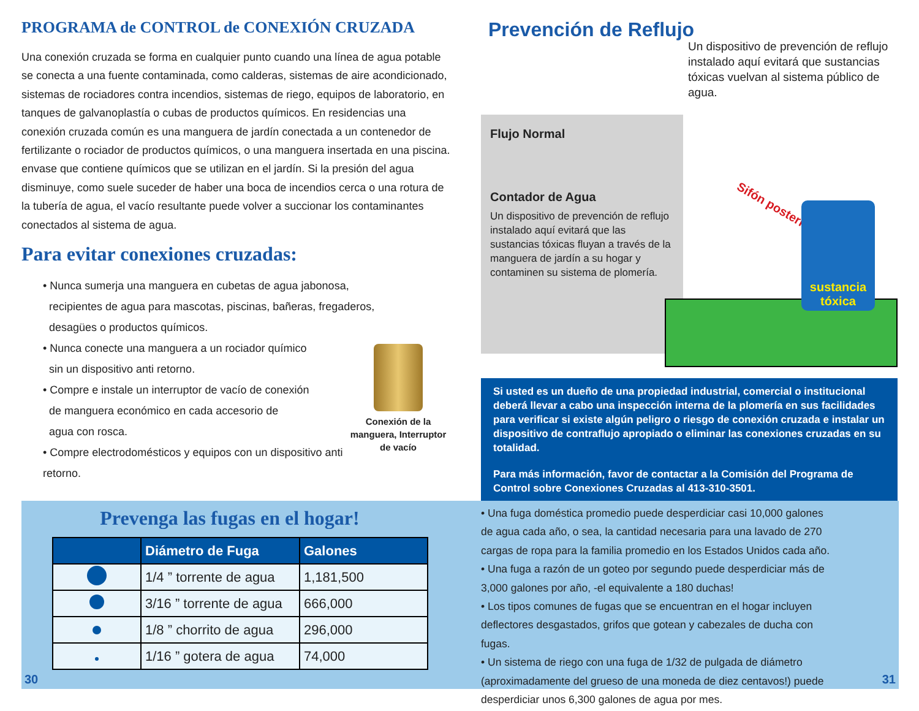PROGRAMA de CONTROL de CONEXIÓN CRUZADA
Una conexión cruzada se forma en cualquier punto cuando una línea de agua potable se conecta a una fuente contaminada, como calderas, sistemas de aire acondicionado, sistemas de rociadores contra incendios, sistemas de riego, equipos de laboratorio, en tanques de galvanoplastía o cubas de productos químicos. En residencias una conexión cruzada común es una manguera de jardín conectada a un contenedor de fertilizante o rociador de productos químicos, o una manguera insertada en una piscina. envase que contiene químicos que se utilizan en el jardín. Si la presión del agua disminuye, como suele suceder de haber una boca de incendios cerca o una rotura de la tubería de agua, el vacío resultante puede volver a succionar los contaminantes conectados al sistema de agua.
Para evitar conexiones cruzadas:
• Nunca sumerja una manguera en cubetas de agua jabonosa,
recipientes de agua para mascotas, piscinas, bañeras, fregaderos,
desagües o productos químicos.
Conexión de la manguera, Interruptor de vacío
• Nunca conecte una manguera a un rociador químico
sin un dispositivo anti retorno.
• Compre e instale un interruptor de vacío de conexión
de manguera económico en cada accesorio de
agua con rosca.
• Compre electrodomésticos y equipos con un dispositivo anti retorno.
Prevención de Reflujo
Flujo Normal
Contador de Agua
Un dispositivo de prevención de reflujo instalado aquí evitará que las sustancias tóxicas fluyan a través de la manguera de jardín a su hogar y contaminen su sistema de plomería.
Un dispositivo de prevención de reflujo instalado aquí evitará que sustancias tóxicas vuelvan al sistema público de agua.
Sifón posterior
sustancia tóxica
Si usted es un dueño de una propiedad industrial, comercial o institucional deberá llevar a cabo una inspección interna de la plomería en sus facilidades para verificar si existe algún peligro o riesgo de conexión cruzada e instalar un dispositivo de contraflujo apropiado o eliminar las conexiones cruzadas en su totalidad.
Para más información, favor de contactar a la Comisión del Programa de Control sobre Conexiones Cruzadas al 413-310-3501.
Prevenga las fugas en el hogar!
| | Diámetro de Fuga | Galones |
| --- | --- | --- |
| | 1/4 ” torrente de agua | 1,181,500 |
| | 3/16 ” torrente de agua | 666,000 |
| | 1/8 ” chorrito de agua | 296,000 |
| | 1/16 ” gotera de agua | 74,000 |
• Una fuga doméstica promedio puede desperdiciar casi 10,000 galones de agua cada año, o sea, la cantidad necesaria para una lavado de 270 cargas de ropa para la familia promedio en los Estados Unidos cada año.
• Una fuga a razón de un goteo por segundo puede desperdiciar más de 3,000 galones por año, -el equivalente a 180 duchas!
• Los tipos comunes de fugas que se encuentran en el hogar incluyen deflectores desgastados, grifos que gotean y cabezales de ducha con fugas.
• Un sistema de riego con una fuga de 1/32 de pulgada de diámetro (aproximadamente del grueso de una moneda de diez centavos!) puede desperdiciar unos 6,300 galones de agua por mes.
30 31